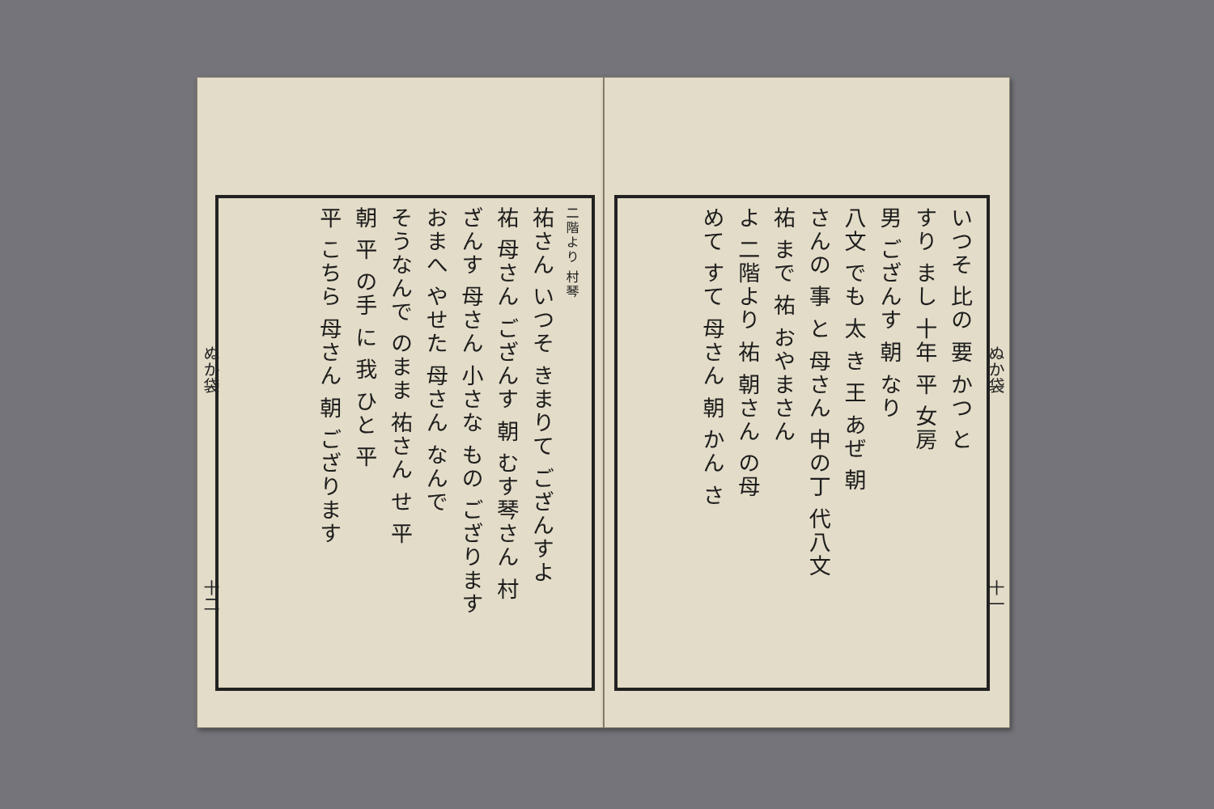ぬか袋
十二
二階より 村琴
祐さん いつそ きまりて ござんすよ
祐 母さん ござんす 朝 むす琴さん 村
ざんす 母さん 小さな もの ござります
おまへ やせた 母さん なんで
そうなんで のまま 祐さん せ 平
朝 平 の手 に 我 ひと 平
平 こちら 母さん 朝 ござります
ぬか袋
十一
いつそ 比の 要 かつ と
すり まし 十年 平 女房
男 ござんす 朝 なり
八文 でも 太 き 王 あぜ 朝
さんの 事 と 母さん 中の丁 代八文
祐 まで 祐 おやまさん
よ 二階より 祐 朝さん の母
めて すて 母さん 朝 かん さ